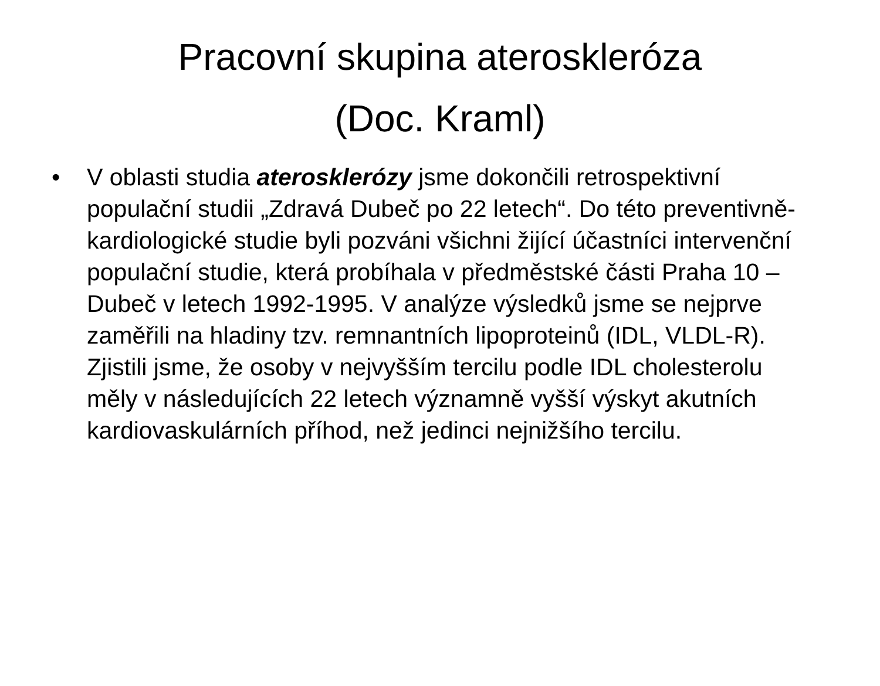Pracovní skupina ateroskleróza
(Doc. Kraml)
• V oblasti studia aterosklerózy jsme dokončili retrospektivní populační studii „Zdravá Dubeč po 22 letech“. Do této preventivně-kardiologické studie byli pozváni všichni žijící účastníci intervenční populační studie, která probíhala v předměstské části Praha 10 – Dubeč v letech 1992-1995. V analýze výsledků jsme se nejprve zaměřili na hladiny tzv. remnantních lipoproteinů (IDL, VLDL-R). Zjistili jsme, že osoby v nejvyšším tercilu podle IDL cholesterolu měly v následujících 22 letech významně vyšší výskyt akutních kardiovaskulárních příhod, než jedinci nejnižšího tercilu.